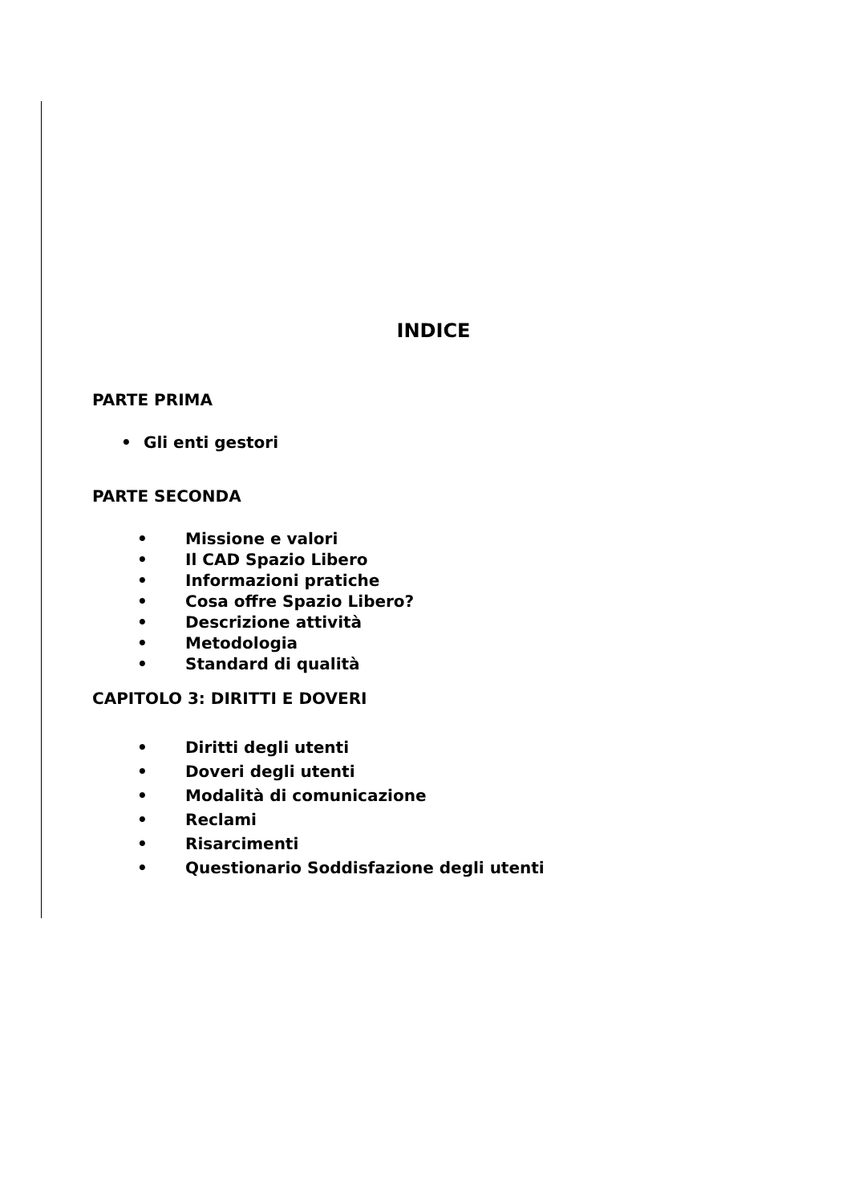INDICE
PARTE PRIMA
• Gli enti gestori
PARTE SECONDA
• Missione e valori
• Il CAD Spazio Libero
• Informazioni pratiche
• Cosa offre Spazio Libero?
• Descrizione attività
• Metodologia
• Standard di qualità
CAPITOLO 3: DIRITTI E DOVERI
• Diritti degli utenti
• Doveri degli utenti
• Modalità di comunicazione
• Reclami
• Risarcimenti
• Questionario Soddisfazione degli utenti